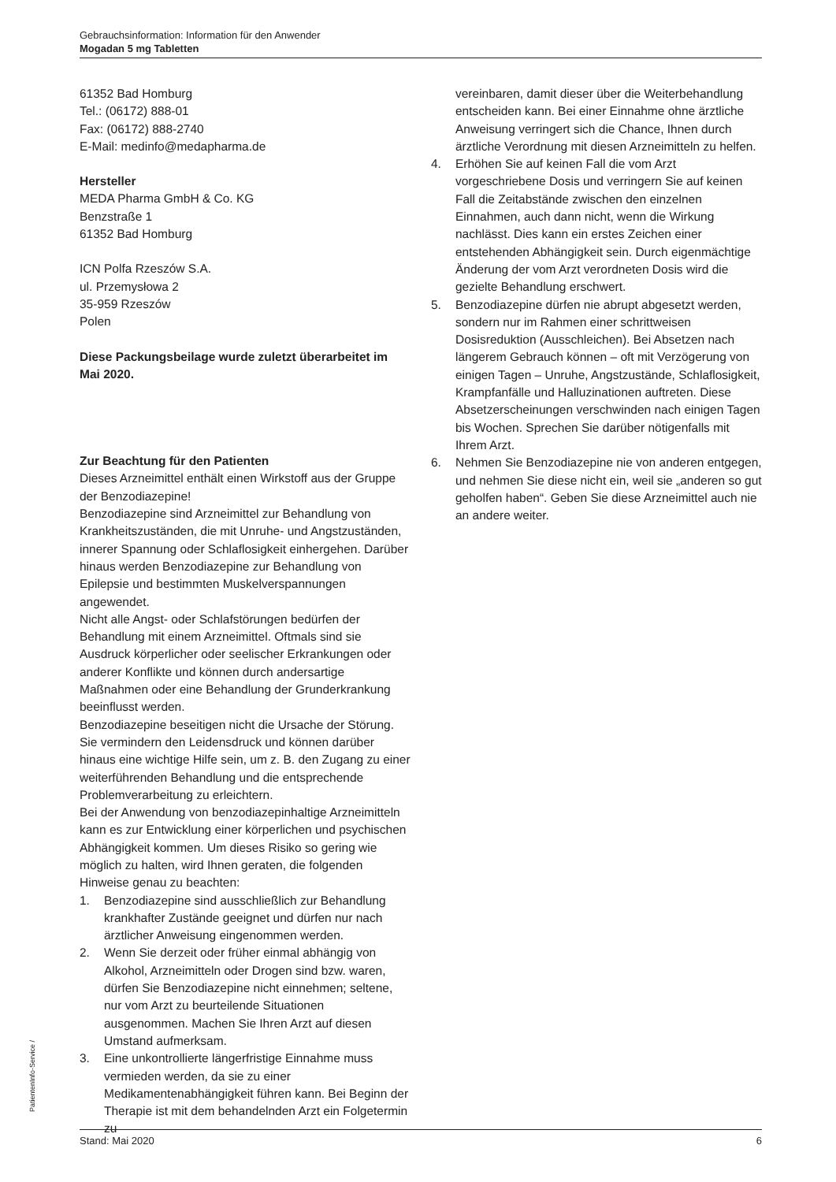Gebrauchsinformation: Information für den Anwender
Mogadan 5 mg Tabletten
61352 Bad Homburg
Tel.: (06172) 888-01
Fax: (06172) 888-2740
E-Mail: medinfo@medapharma.de
Hersteller
MEDA Pharma GmbH & Co. KG
Benzstraße 1
61352 Bad Homburg
ICN Polfa Rzeszów S.A.
ul. Przemysłowa 2
35-959 Rzeszów
Polen
Diese Packungsbeilage wurde zuletzt überarbeitet im Mai 2020.
Zur Beachtung für den Patienten
Dieses Arzneimittel enthält einen Wirkstoff aus der Gruppe der Benzodiazepine!
Benzodiazepine sind Arzneimittel zur Behandlung von Krankheitszuständen, die mit Unruhe- und Angstzuständen, innerer Spannung oder Schlaflosigkeit einhergehen. Darüber hinaus werden Benzodiazepine zur Behandlung von Epilepsie und bestimmten Muskelverspannungen angewendet.
Nicht alle Angst- oder Schlafstörungen bedürfen der Behandlung mit einem Arzneimittel. Oftmals sind sie Ausdruck körperlicher oder seelischer Erkrankungen oder anderer Konflikte und können durch andersartige Maßnahmen oder eine Behandlung der Grunderkrankung beeinflusst werden.
Benzodiazepine beseitigen nicht die Ursache der Störung. Sie vermindern den Leidensdruck und können darüber hinaus eine wichtige Hilfe sein, um z. B. den Zugang zu einer weiterführenden Behandlung und die entsprechende Problemverarbeitung zu erleichtern.
Bei der Anwendung von benzodiazepinhaltige Arzneimitteln kann es zur Entwicklung einer körperlichen und psychischen Abhängigkeit kommen. Um dieses Risiko so gering wie möglich zu halten, wird Ihnen geraten, die folgenden Hinweise genau zu beachten:
1. Benzodiazepine sind ausschließlich zur Behandlung krankhafter Zustände geeignet und dürfen nur nach ärztlicher Anweisung eingenommen werden.
2. Wenn Sie derzeit oder früher einmal abhängig von Alkohol, Arzneimitteln oder Drogen sind bzw. waren, dürfen Sie Benzodiazepine nicht einnehmen; seltene, nur vom Arzt zu beurteilende Situationen ausgenommen. Machen Sie Ihren Arzt auf diesen Umstand aufmerksam.
3. Eine unkontrollierte längerfristige Einnahme muss vermieden werden, da sie zu einer Medikamentenabhängigkeit führen kann. Bei Beginn der Therapie ist mit dem behandelnden Arzt ein Folgetermin zu
vereinbaren, damit dieser über die Weiterbehandlung entscheiden kann. Bei einer Einnahme ohne ärztliche Anweisung verringert sich die Chance, Ihnen durch ärztliche Verordnung mit diesen Arzneimitteln zu helfen.
4. Erhöhen Sie auf keinen Fall die vom Arzt vorgeschriebene Dosis und verringern Sie auf keinen Fall die Zeitabstände zwischen den einzelnen Einnahmen, auch dann nicht, wenn die Wirkung nachlässt. Dies kann ein erstes Zeichen einer entstehenden Abhängigkeit sein. Durch eigenmächtige Änderung der vom Arzt verordneten Dosis wird die gezielte Behandlung erschwert.
5. Benzodiazepine dürfen nie abrupt abgesetzt werden, sondern nur im Rahmen einer schrittweisen Dosisreduktion (Ausschleichen). Bei Absetzen nach längerem Gebrauch können – oft mit Verzögerung von einigen Tagen – Unruhe, Angstzustände, Schlaflosigkeit, Krampfanfälle und Halluzinationen auftreten. Diese Absetzerscheinungen verschwinden nach einigen Tagen bis Wochen. Sprechen Sie darüber nötigenfalls mit Ihrem Arzt.
6. Nehmen Sie Benzodiazepine nie von anderen entgegen, und nehmen Sie diese nicht ein, weil sie „anderen so gut geholfen haben“. Geben Sie diese Arzneimittel auch nie an andere weiter.
PatientenInfo-Service /
Stand: Mai 2020 6